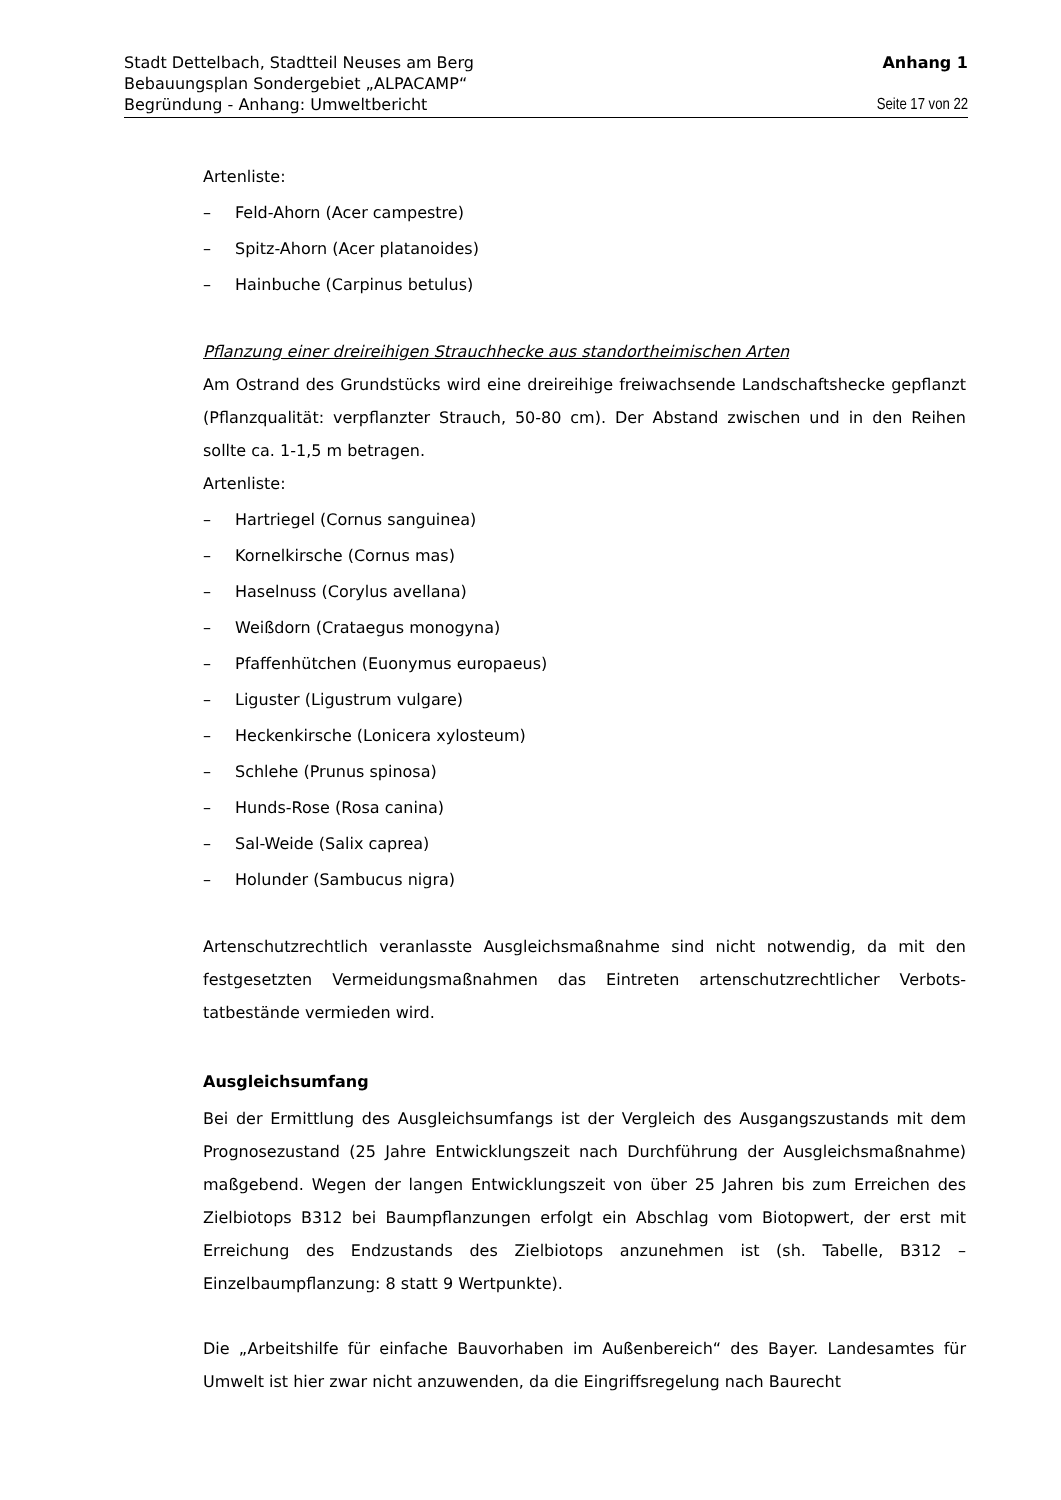Stadt Dettelbach, Stadtteil Neuses am Berg Anhang 1
Bebauungsplan Sondergebiet „ALPACAMP“
Begründung - Anhang: Umweltbericht Seite 17 von 22
Artenliste:
– Feld-Ahorn (Acer campestre)
– Spitz-Ahorn (Acer platanoides)
– Hainbuche (Carpinus betulus)
Pflanzung einer dreireihigen Strauchhecke aus standortheimischen Arten
Am Ostrand des Grundstücks wird eine dreireihige freiwachsende Landschaftshecke gepflanzt (Pflanzqualität: verpflanzter Strauch, 50-80 cm). Der Abstand zwischen und in den Reihen sollte ca. 1-1,5 m betragen.
Artenliste:
– Hartriegel (Cornus sanguinea)
– Kornelkirsche (Cornus mas)
– Haselnuss (Corylus avellana)
– Weißdorn (Crataegus monogyna)
– Pfaffenhütchen (Euonymus europaeus)
– Liguster (Ligustrum vulgare)
– Heckenkirsche (Lonicera xylosteum)
– Schlehe (Prunus spinosa)
– Hunds-Rose (Rosa canina)
– Sal-Weide (Salix caprea)
– Holunder (Sambucus nigra)
Artenschutzrechtlich veranlasste Ausgleichsmaßnahme sind nicht notwendig, da mit den festgesetzten Vermeidungsmaßnahmen das Eintreten artenschutzrechtlicher Verbots­tatbestände vermieden wird.
Ausgleichsumfang
Bei der Ermittlung des Ausgleichsumfangs ist der Vergleich des Ausgangszustands mit dem Prognosezustand (25 Jahre Entwicklungszeit nach Durchführung der Ausgleichs­maßnahme) maßgebend. Wegen der langen Entwicklungszeit von über 25 Jahren bis zum Erreichen des Zielbiotops B312 bei Baumpflanzungen erfolgt ein Abschlag vom Biotopwert, der erst mit Erreichung des Endzustands des Zielbiotops anzunehmen ist (sh. Tabelle, B312 – Einzelbaumpflanzung: 8 statt 9 Wertpunkte).
Die „Arbeitshilfe für einfache Bauvorhaben im Außenbereich“ des Bayer. Landesamtes für Umwelt ist hier zwar nicht anzuwenden, da die Eingriffsregelung nach Baurecht